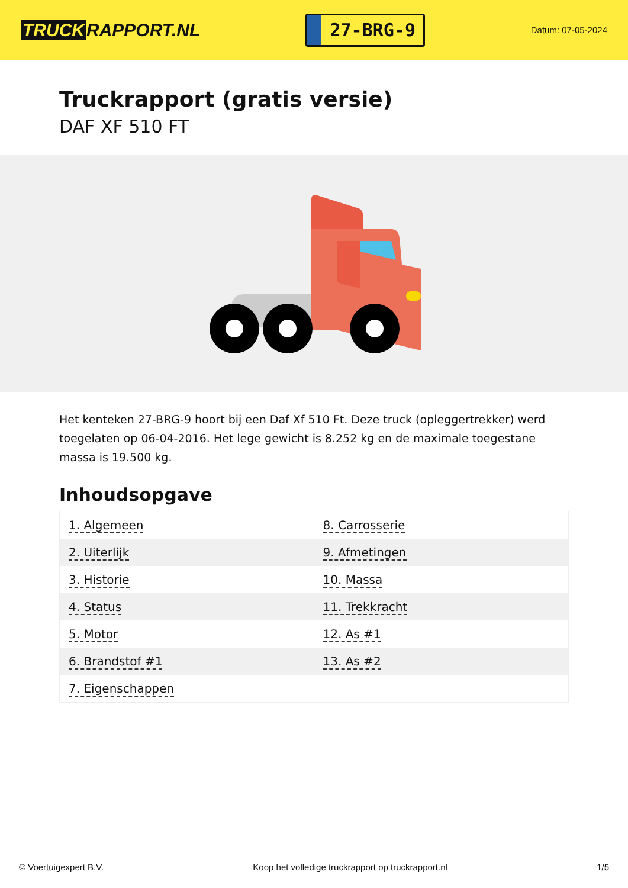TRUCK RAPPORT.NL
27-BRG-9
Datum: 07-05-2024
Truckrapport (gratis versie)
DAF XF 510 FT
Het kenteken 27-BRG-9 hoort bij een Daf Xf 510 Ft. Deze truck (opleggertrekker) werd toegelaten op 06-04-2016. Het lege gewicht is 8.252 kg en de maximale toegestane massa is 19.500 kg.
Inhoudsopgave
| 1. Algemeen | 8. Carrosserie |
| 2. Uiterlijk | 9. Afmetingen |
| 3. Historie | 10. Massa |
| 4. Status | 11. Trekkracht |
| 5. Motor | 12. As #1 |
| 6. Brandstof #1 | 13. As #2 |
| 7. Eigenschappen | |
© Voertuigexpert B.V. Koop het volledige truckrapport op truckrapport.nl
1/5